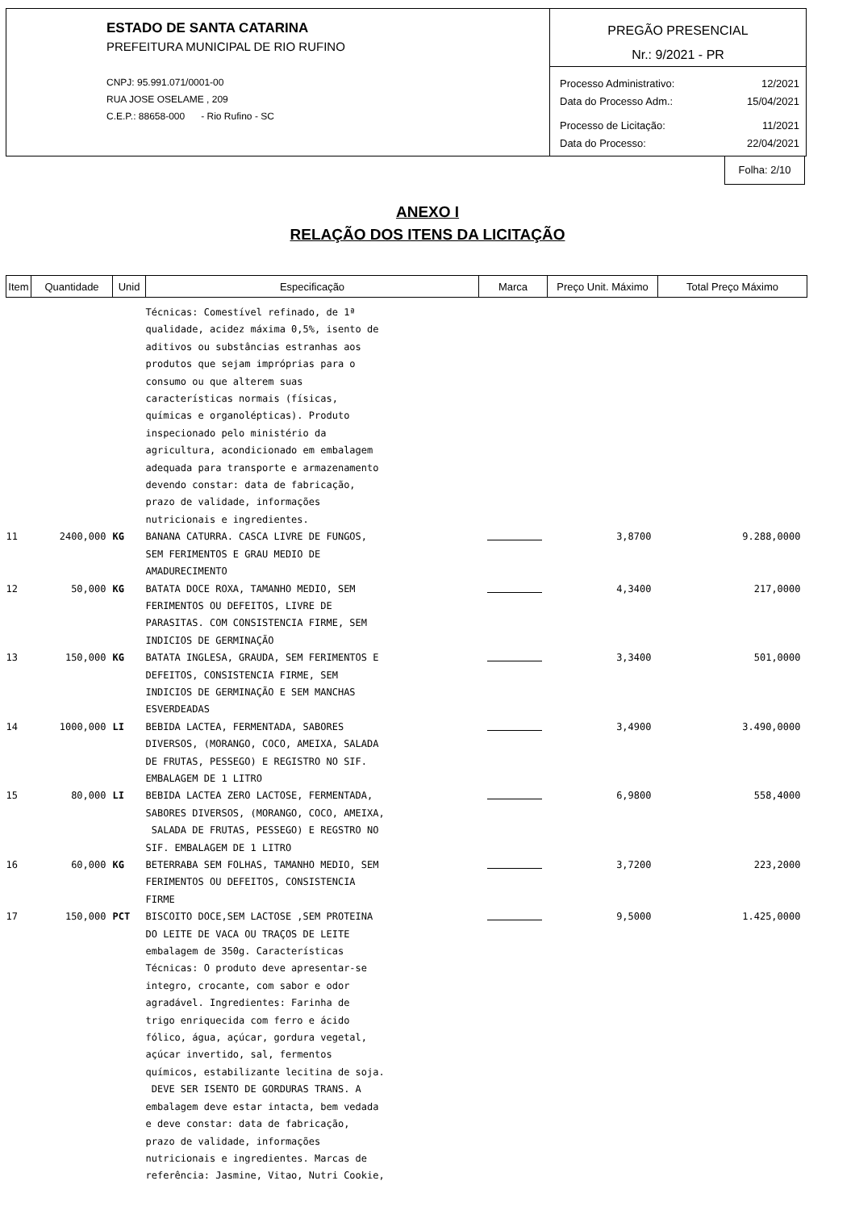ESTADO DE SANTA CATARINA
PREFEITURA MUNICIPAL DE RIO RUFINO
CNPJ: 95.991.071/0001-00
RUA JOSE OSELAME , 209
C.E.P.: 88658-000 - Rio Rufino - SC
PREGÃO PRESENCIAL
Nr.: 9/2021 - PR
Processo Administrativo: 12/2021
Data do Processo Adm.: 15/04/2021
Processo de Licitação: 11/2021
Data do Processo: 22/04/2021
Folha: 2/10
ANEXO I
RELAÇÃO DOS ITENS DA LICITAÇÃO
| Item | Quantidade | Unid | Especificação | Marca | Preço Unit. Máximo | Total Preço Máximo |
| --- | --- | --- | --- | --- | --- | --- |
| | | | Técnicas: Comestível refinado, de 1ª qualidade, acidez máxima 0,5%, isento de aditivos ou substâncias estranhas aos produtos que sejam impróprias para o consumo ou que alterem suas características normais (físicas, químicas e organolépticas). Produto inspecionado pelo ministério da agricultura, acondicionado em embalagem adequada para transporte e armazenamento devendo constar: data de fabricação, prazo de validade, informações nutricionais e ingredientes. | | | |
| 11 | 2400,000 | KG | BANANA CATURRA. CASCA LIVRE DE FUNGOS, SEM FERIMENTOS E GRAU MEDIO DE AMADURECIMENTO | | 3,8700 | 9.288,0000 |
| 12 | 50,000 | KG | BATATA DOCE ROXA, TAMANHO MEDIO, SEM FERIMENTOS OU DEFEITOS, LIVRE DE PARASITAS. COM CONSISTENCIA FIRME, SEM INDICIOS DE GERMINAÇÃO | | 4,3400 | 217,0000 |
| 13 | 150,000 | KG | BATATA INGLESA, GRAUDA, SEM FERIMENTOS E DEFEITOS, CONSISTENCIA FIRME, SEM INDICIOS DE GERMINAÇÃO E SEM MANCHAS ESVERDEADAS | | 3,3400 | 501,0000 |
| 14 | 1000,000 | LI | BEBIDA LACTEA, FERMENTADA, SABORES DIVERSOS, (MORANGO, COCO, AMEIXA, SALADA DE FRUTAS, PESSEGO) E REGISTRO NO SIF. EMBALAGEM DE 1 LITRO | | 3,4900 | 3.490,0000 |
| 15 | 80,000 | LI | BEBIDA LACTEA ZERO LACTOSE, FERMENTADA, SABORES DIVERSOS, (MORANGO, COCO, AMEIXA, SALADA DE FRUTAS, PESSEGO) E REGSTRO NO SIF. EMBALAGEM DE 1 LITRO | | 6,9800 | 558,4000 |
| 16 | 60,000 | KG | BETERRABA SEM FOLHAS, TAMANHO MEDIO, SEM FERIMENTOS OU DEFEITOS, CONSISTENCIA FIRME | | 3,7200 | 223,2000 |
| 17 | 150,000 | PCT | BISCOITO DOCE,SEM LACTOSE ,SEM PROTEINA DO LEITE DE VACA OU TRAÇOS DE LEITE embalagem de 350g. Características Técnicas: O produto deve apresentar-se integro, crocante, com sabor e odor agradável. Ingredientes: Farinha de trigo enriquecida com ferro e ácido fólico, água, açúcar, gordura vegetal, açúcar invertido, sal, fermentos químicos, estabilizante lecitina de soja. DEVE SER ISENTO DE GORDURAS TRANS. A embalagem deve estar intacta, bem vedada e deve constar: data de fabricação, prazo de validade, informações nutricionais e ingredientes. Marcas de referência: Jasmine, Vitao, Nutri Cookie, | | 9,5000 | 1.425,0000 |